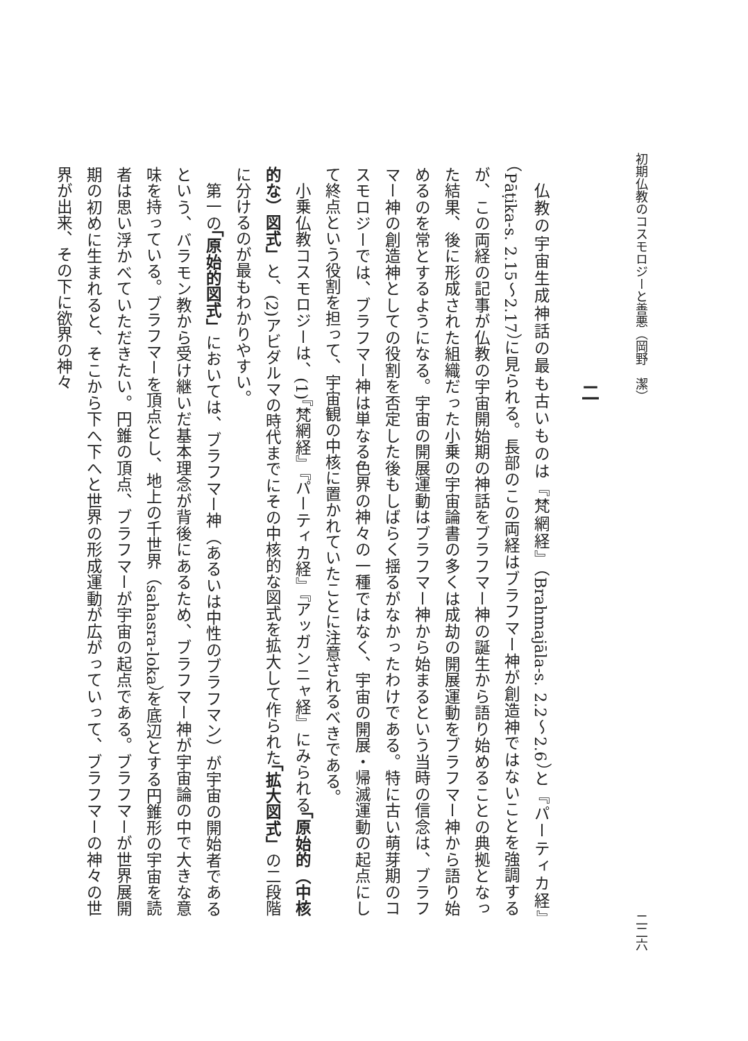初期仏教のコスモロジーと善悪（岡野　潔） 二二六
二
仏教の宇宙生成神話の最も古いものは『梵網経』（Brahmajāla-s. 2.2～2.6）と『パーティカ経』（Pāṭika-s. 2.15～2.17）に見られる。長部のこの両経はブラフマー神が創造神ではないことを強調するが、この両経の記事が仏教の宇宙開始期の神話をブラフマー神の誕生から語り始めることの典拠となった結果、後に形成された組織だった小乗の宇宙論書の多くは成劫の開展運動をブラフマー神から語り始めるのを常とするようになる。宇宙の開展運動はブラフマー神から始まるという当時の信念は、ブラフマー神の創造神としての役割を否定した後もしばらく揺るがなかったわけである。特に古い萌芽期のコスモロジーでは、ブラフマー神は単なる色界の神々の一種ではなく、宇宙の開展・帰滅運動の起点にして終点という役割を担って、宇宙観の中核に置かれていたことに注意されるべきである。
小乗仏教コスモロジーは、(1)『梵網経』『パーティカ経』『アッガンニャ経』にみられる「原始的（中核的な）図式」と、(2)アビダルマの時代までにその中核的な図式を拡大して作られた「拡大図式」の二段階に分けるのが最もわかりやすい。
第一の「原始的図式」においては、ブラフマー神（あるいは中性のブラフマン）が宇宙の開始者であるという、バラモン教から受け継いだ基本理念が背後にあるため、ブラフマー神が宇宙論の中で大きな意味を持っている。ブラフマーを頂点とし、地上の千世界（sahasra-loka）を底辺とする円錐形の宇宙を読者は思い浮かべていただきたい。円錐の頂点、ブラフマーが宇宙の起点である。ブラフマーが世界展開期の初めに生まれると、そこから下へ下へと世界の形成運動が広がっていって、ブラフマーの神々の世界が出来、その下に欲界の神々